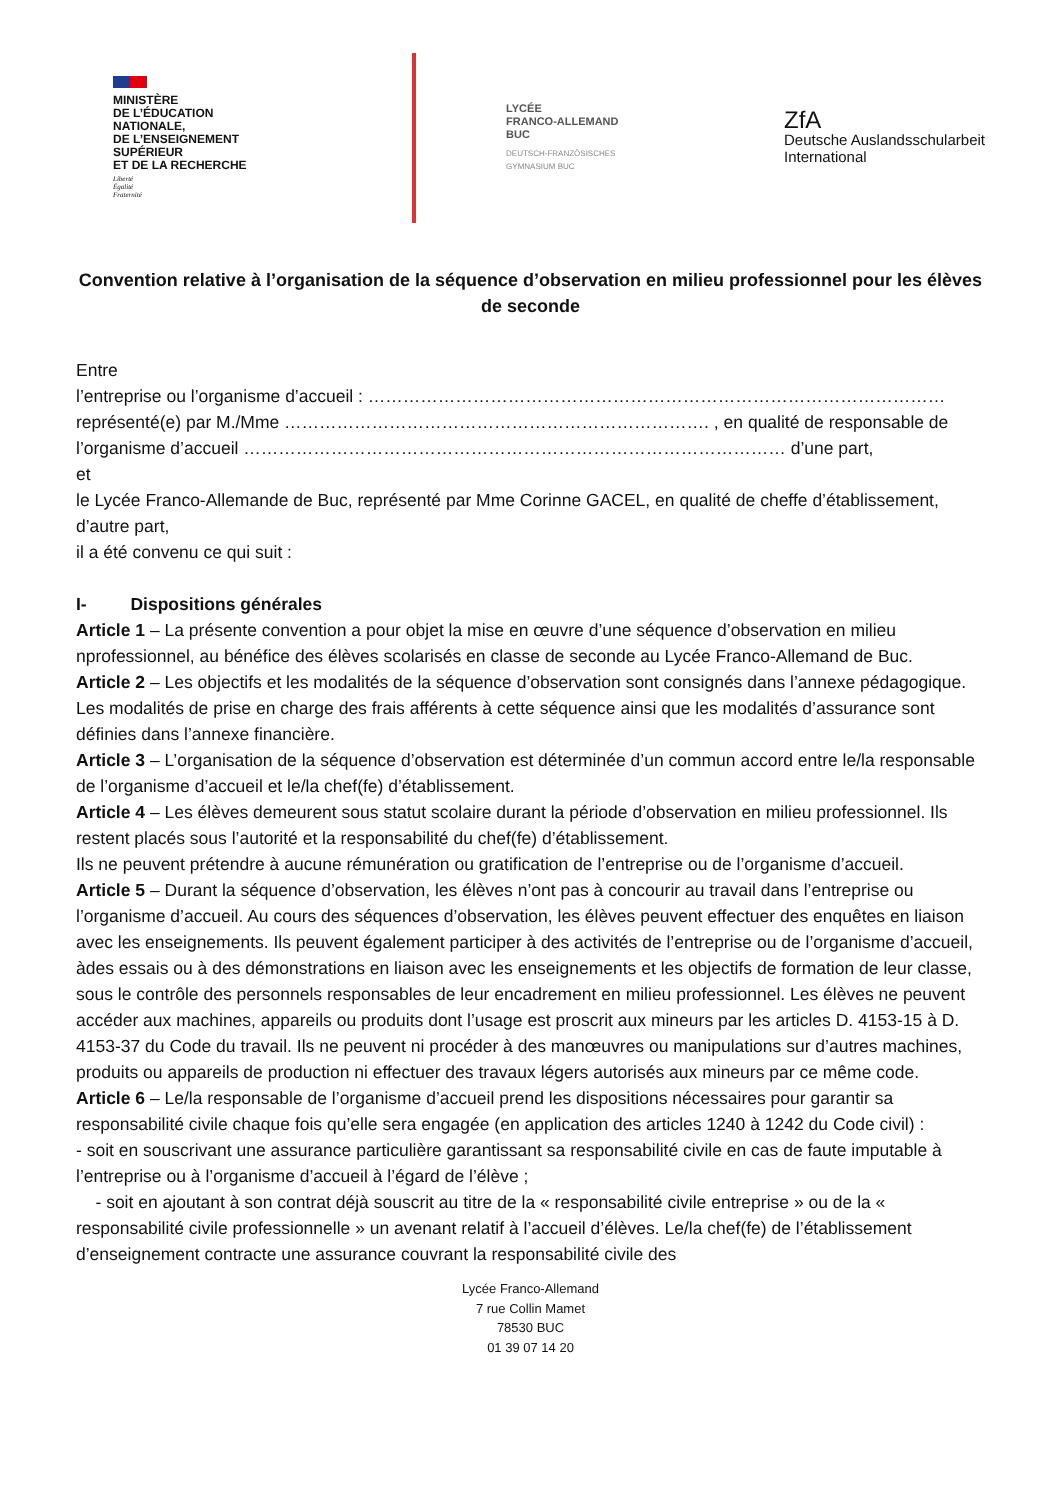MINISTÈRE
DE L’ÉDUCATION
NATIONALE,
DE L’ENSEIGNEMENT
SUPÉRIEUR
ET DE LA RECHERCHE
Liberté
Égalité
Fraternité
LYCÉE
FRANCO-ALLEMAND
BUC
DEUTSCH-FRANZÖSISCHES
GYMNASIUM BUC
ZfA
Deutsche Auslandsschularbeit
International
Convention relative à l’organisation de la séquence d’observation en milieu professionnel pour les élèves de seconde
Entre
l’entreprise ou l’organisme d’accueil : ………………………………………………………………………………………
représenté(e) par M./Mme ………………………………………………………………. , en qualité de responsable de l’organisme d’accueil ………………………………………………………………………………… d’une part,
et
le Lycée Franco-Allemande de Buc, représenté par Mme Corinne GACEL, en qualité de cheffe d’établissement, d’autre part,
il a été convenu ce qui suit :
I- Dispositions générales
Article 1 – La présente convention a pour objet la mise en œuvre d’une séquence d’observation en milieu nprofessionnel, au bénéfice des élèves scolarisés en classe de seconde au Lycée Franco-Allemand de Buc.
Article 2 – Les objectifs et les modalités de la séquence d’observation sont consignés dans l’annexe pédagogique.
Les modalités de prise en charge des frais afférents à cette séquence ainsi que les modalités d’assurance sont définies dans l’annexe financière.
Article 3 – L’organisation de la séquence d’observation est déterminée d’un commun accord entre le/la responsable de l’organisme d’accueil et le/la chef(fe) d’établissement.
Article 4 – Les élèves demeurent sous statut scolaire durant la période d’observation en milieu professionnel. Ils restent placés sous l’autorité et la responsabilité du chef(fe) d’établissement.
Ils ne peuvent prétendre à aucune rémunération ou gratification de l’entreprise ou de l’organisme d’accueil.
Article 5 – Durant la séquence d’observation, les élèves n’ont pas à concourir au travail dans l’entreprise ou l’organisme d’accueil. Au cours des séquences d’observation, les élèves peuvent effectuer des enquêtes en liaison avec les enseignements. Ils peuvent également participer à des activités de l’entreprise ou de l’organisme d’accueil, àdes essais ou à des démonstrations en liaison avec les enseignements et les objectifs de formation de leur classe, sous le contrôle des personnels responsables de leur encadrement en milieu professionnel. Les élèves ne peuvent accéder aux machines, appareils ou produits dont l’usage est proscrit aux mineurs par les articles D. 4153-15 à D. 4153-37 du Code du travail. Ils ne peuvent ni procéder à des manœuvres ou manipulations sur d’autres machines, produits ou appareils de production ni effectuer des travaux légers autorisés aux mineurs par ce même code.
Article 6 – Le/la responsable de l’organisme d’accueil prend les dispositions nécessaires pour garantir sa responsabilité civile chaque fois qu’elle sera engagée (en application des articles 1240 à 1242 du Code civil) :
- soit en souscrivant une assurance particulière garantissant sa responsabilité civile en cas de faute imputable à l’entreprise ou à l’organisme d’accueil à l’égard de l’élève ;
- soit en ajoutant à son contrat déjà souscrit au titre de la « responsabilité civile entreprise » ou de la « responsabilité civile professionnelle » un avenant relatif à l’accueil d’élèves. Le/la chef(fe) de l’établissement d’enseignement contracte une assurance couvrant la responsabilité civile des
Lycée Franco-Allemand
7 rue Collin Mamet
78530 BUC
01 39 07 14 20